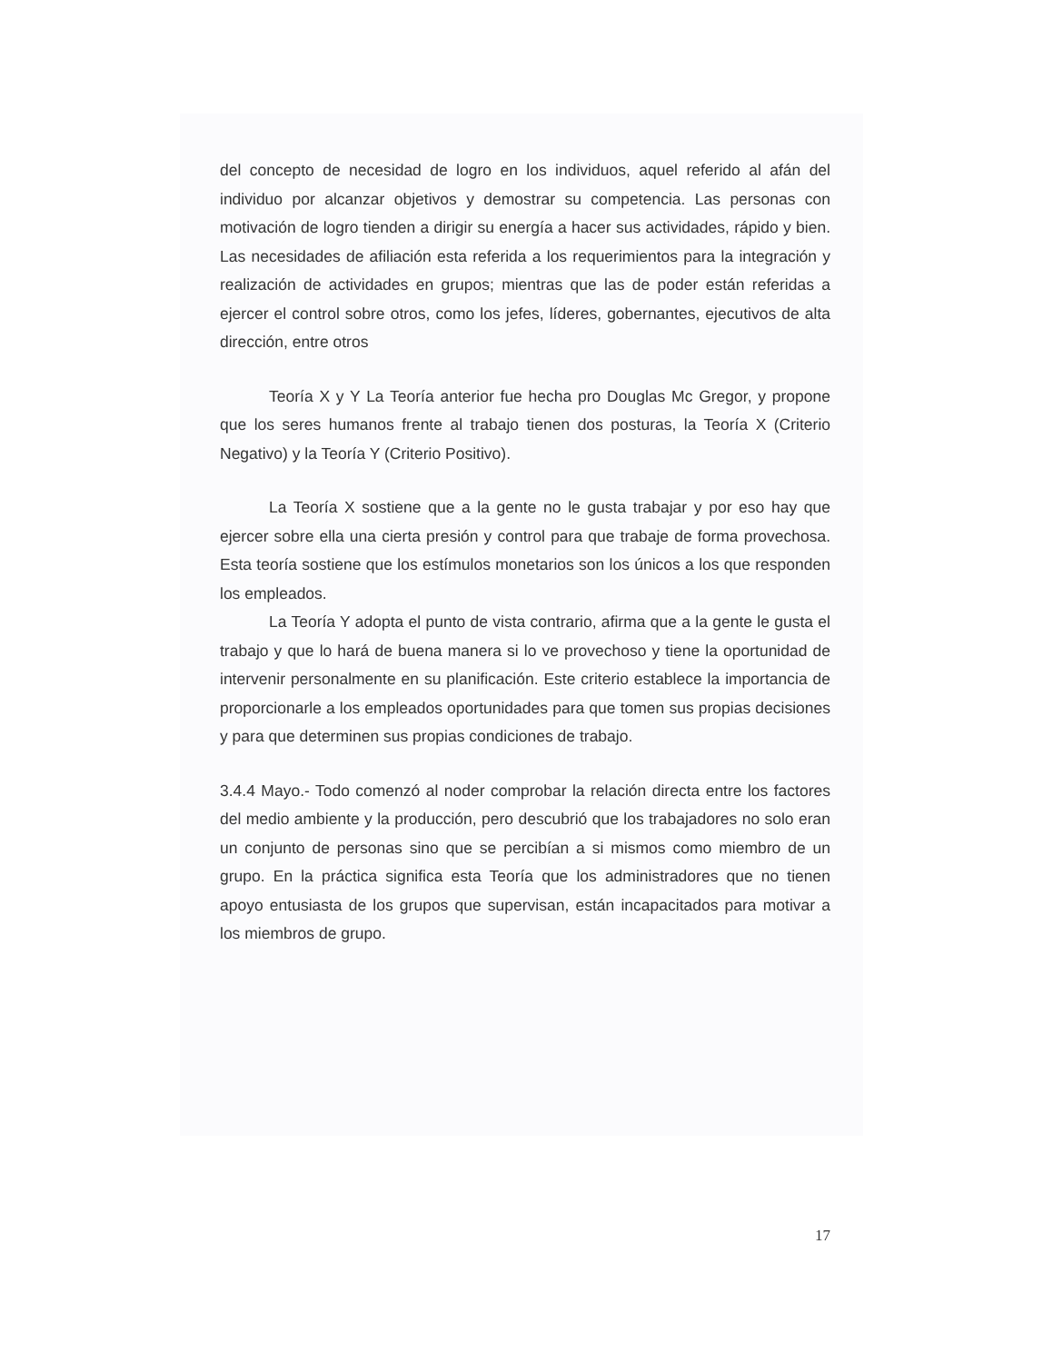del concepto de necesidad de logro en los individuos, aquel referido al afán del individuo por alcanzar objetivos y demostrar su competencia. Las personas con motivación de logro tienden a dirigir su energía a hacer sus actividades, rápido y bien. Las necesidades de afiliación esta referida a los requerimientos para la integración y realización de actividades en grupos; mientras que las de poder están referidas a ejercer el control sobre otros, como los jefes, líderes, gobernantes, ejecutivos de alta dirección, entre otros
Teoría X y Y La Teoría anterior fue hecha pro Douglas Mc Gregor, y propone que los seres humanos frente al trabajo tienen dos posturas, la Teoría X (Criterio Negativo) y la Teoría Y (Criterio Positivo).
La Teoría X sostiene que a la gente no le gusta trabajar y por eso hay que ejercer sobre ella una cierta presión y control para que trabaje de forma provechosa. Esta teoría sostiene que los estímulos monetarios son los únicos a los que responden los empleados.
La Teoría Y adopta el punto de vista contrario, afirma que a la gente le gusta el trabajo y que lo hará de buena manera si lo ve provechoso y tiene la oportunidad de intervenir personalmente en su planificación. Este criterio establece la importancia de proporcionarle a los empleados oportunidades para que tomen sus propias decisiones y para que determinen sus propias condiciones de trabajo.
3.4.4 Mayo.- Todo comenzó al noder comprobar la relación directa entre los factores del medio ambiente y la producción, pero descubrió que los trabajadores no solo eran un conjunto de personas sino que se percibían a si mismos como miembro de un grupo. En la práctica significa esta Teoría que los administradores que no tienen apoyo entusiasta de los grupos que supervisan, están incapacitados para motivar a los miembros de grupo.
17